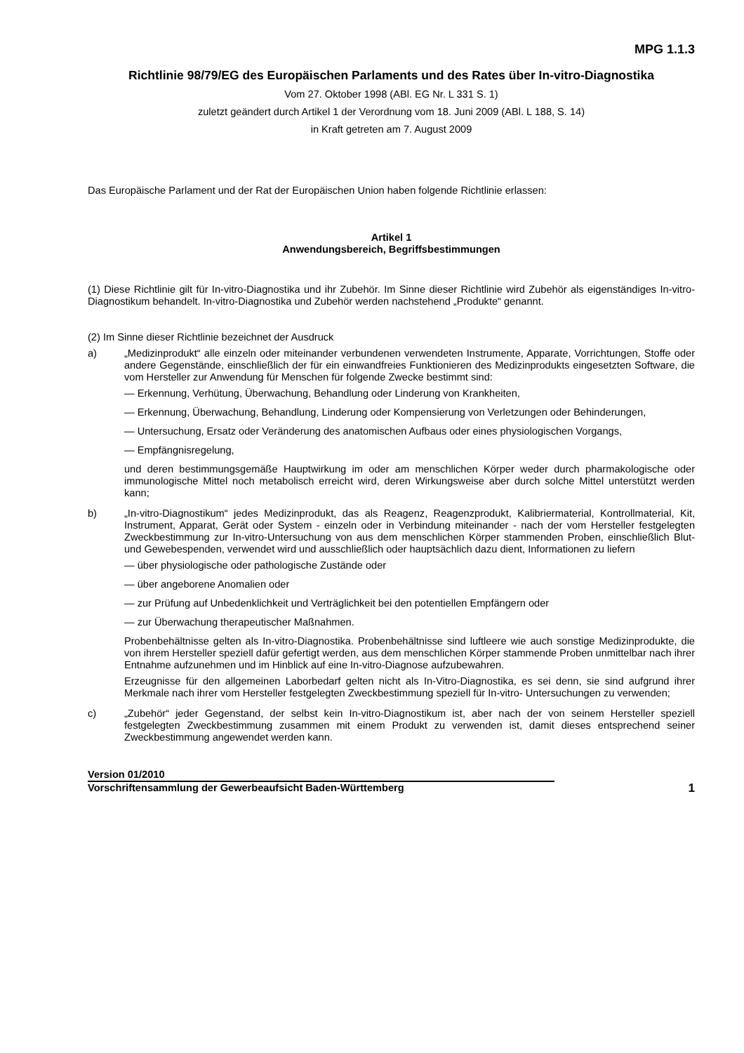MPG 1.1.3
Richtlinie 98/79/EG des Europäischen Parlaments und des Rates über In-vitro-Diagnostika
Vom 27. Oktober 1998 (ABl. EG Nr. L 331 S. 1)
zuletzt geändert durch Artikel 1 der Verordnung vom 18. Juni 2009 (ABl. L 188, S. 14)
in Kraft getreten am 7. August 2009
Das Europäische Parlament und der Rat der Europäischen Union haben folgende Richtlinie erlassen:
Artikel 1
Anwendungsbereich, Begriffsbestimmungen
(1) Diese Richtlinie gilt für In-vitro-Diagnostika und ihr Zubehör. Im Sinne dieser Richtlinie wird Zubehör als eigenständiges In-vitro-Diagnostikum behandelt. In-vitro-Diagnostika und Zubehör werden nachstehend „Produkte“ genannt.
(2) Im Sinne dieser Richtlinie bezeichnet der Ausdruck
a) „Medizinprodukt“ alle einzeln oder miteinander verbundenen verwendeten Instrumente, Apparate, Vorrichtungen, Stoffe oder andere Gegenstände, einschließlich der für ein einwandfreies Funktionieren des Medizinprodukts eingesetzten Software, die vom Hersteller zur Anwendung für Menschen für folgende Zwecke bestimmt sind:
— Erkennung, Verhütung, Überwachung, Behandlung oder Linderung von Krankheiten,
— Erkennung, Überwachung, Behandlung, Linderung oder Kompensierung von Verletzungen oder Behinderungen,
— Untersuchung, Ersatz oder Veränderung des anatomischen Aufbaus oder eines physiologischen Vorgangs,
— Empfängnisregelung,
und deren bestimmungsgemäße Hauptwirkung im oder am menschlichen Körper weder durch pharmakologische oder immunologische Mittel noch metabolisch erreicht wird, deren Wirkungsweise aber durch solche Mittel unterstützt werden kann;
b) „In-vitro-Diagnostikum“ jedes Medizinprodukt, das als Reagenz, Reagenzprodukt, Kalibriermaterial, Kontrollmaterial, Kit, Instrument, Apparat, Gerät oder System - einzeln oder in Verbindung miteinander - nach der vom Hersteller festgelegten Zweckbestimmung zur In-vitro-Untersuchung von aus dem menschlichen Körper stammenden Proben, einschließlich Blut- und Gewebespenden, verwendet wird und ausschließlich oder hauptsächlich dazu dient, Informationen zu liefern
— über physiologische oder pathologische Zustände oder
— über angeborene Anomalien oder
— zur Prüfung auf Unbedenklichkeit und Verträglichkeit bei den potentiellen Empfängern oder
— zur Überwachung therapeutischer Maßnahmen.
Probenbehältnisse gelten als In-vitro-Diagnostika. Probenbehältnisse sind luftleere wie auch sonstige Medizinprodukte, die von ihrem Hersteller speziell dafür gefertigt werden, aus dem menschlichen Körper stammende Proben unmittelbar nach ihrer Entnahme aufzunehmen und im Hinblick auf eine In-vitro-Diagnose aufzubewahren.
Erzeugnisse für den allgemeinen Laborbedarf gelten nicht als In-Vitro-Diagnostika, es sei denn, sie sind aufgrund ihrer Merkmale nach ihrer vom Hersteller festgelegten Zweckbestimmung speziell für In-vitro- Untersuchungen zu verwenden;
c) „Zubehör“ jeder Gegenstand, der selbst kein In-vitro-Diagnostikum ist, aber nach der von seinem Hersteller speziell festgelegten Zweckbestimmung zusammen mit einem Produkt zu verwenden ist, damit dieses entsprechend seiner Zweckbestimmung angewendet werden kann.
Version 01/2010
Vorschriftensammlung der Gewerbeaufsicht Baden-Württemberg
1